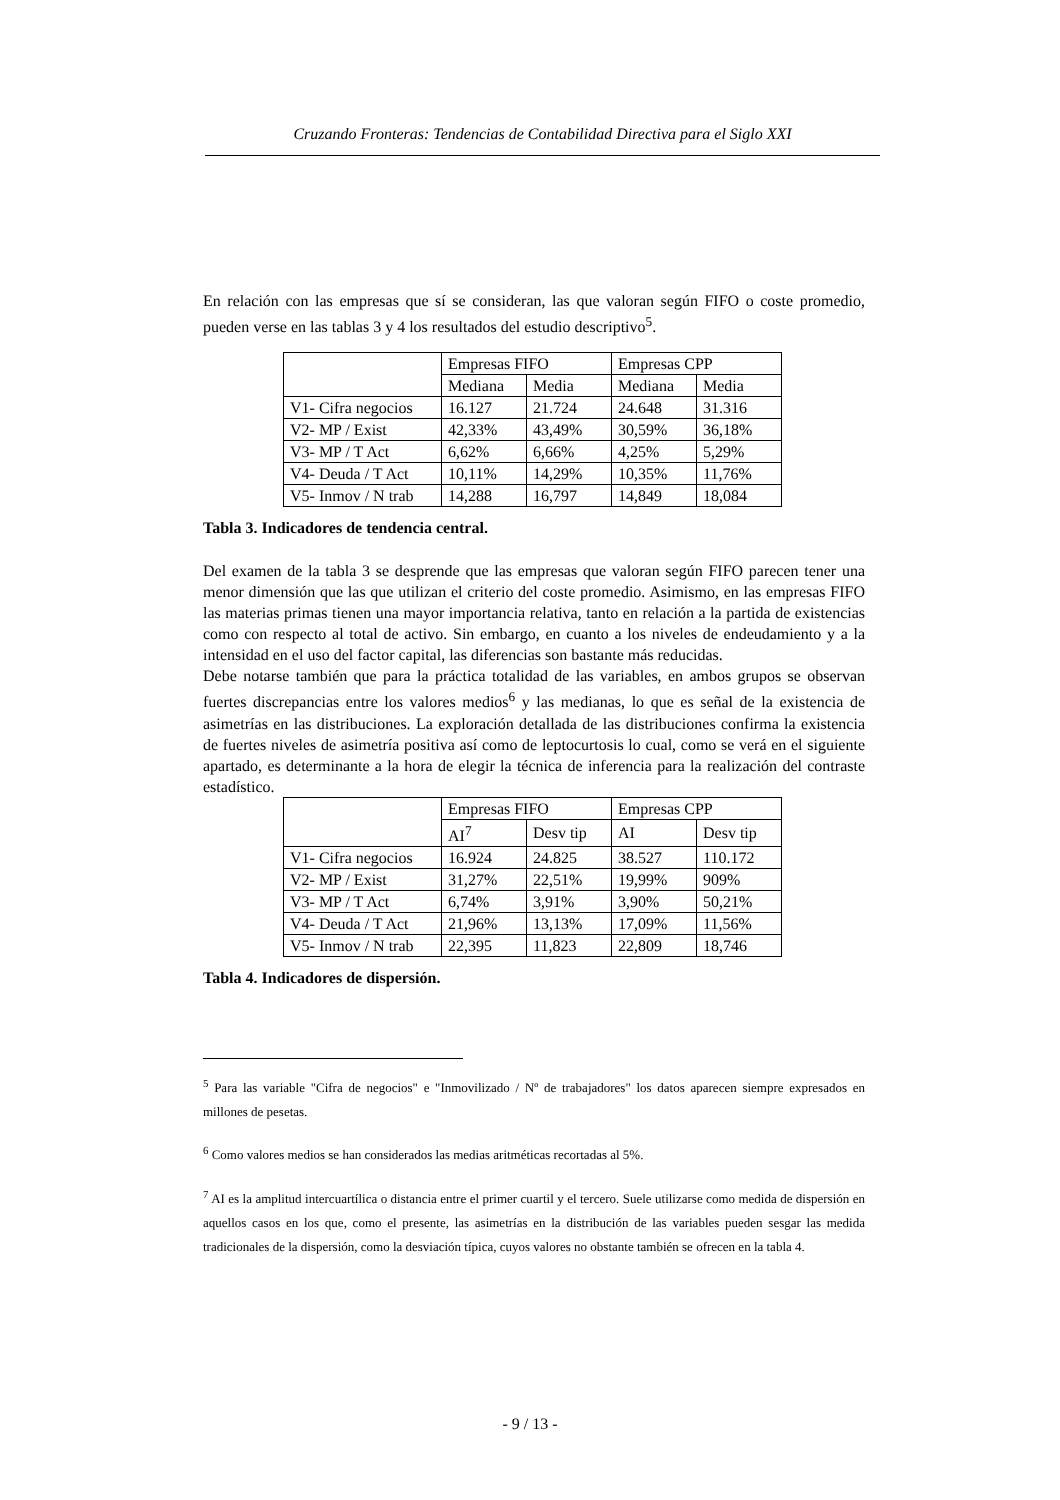Cruzando Fronteras: Tendencias de Contabilidad Directiva para el Siglo XXI
En relación con las empresas que sí se consideran, las que valoran según FIFO o coste promedio, pueden verse en las tablas 3 y 4 los resultados del estudio descriptivo<sup>5</sup>.
| | Empresas FIFO | | Empresas CPP | |
| --- | --- | --- | --- | --- |
| | Mediana | Media | Mediana | Media |
| V1- Cifra negocios | 16.127 | 21.724 | 24.648 | 31.316 |
| V2- MP / Exist | 42,33% | 43,49% | 30,59% | 36,18% |
| V3- MP / T Act | 6,62% | 6,66% | 4,25% | 5,29% |
| V4- Deuda / T Act | 10,11% | 14,29% | 10,35% | 11,76% |
| V5- Inmov / N trab | 14,288 | 16,797 | 14,849 | 18,084 |
Tabla 3. Indicadores de tendencia central.
Del examen de la tabla 3 se desprende que las empresas que valoran según FIFO parecen tener una menor dimensión que las que utilizan el criterio del coste promedio. Asimismo, en las empresas FIFO las materias primas tienen una mayor importancia relativa, tanto en relación a la partida de existencias como con respecto al total de activo. Sin embargo, en cuanto a los niveles de endeudamiento y a la intensidad en el uso del factor capital, las diferencias son bastante más reducidas.
Debe notarse también que para la práctica totalidad de las variables, en ambos grupos se observan fuertes discrepancias entre los valores medios<sup>6</sup> y las medianas, lo que es señal de la existencia de asimetrías en las distribuciones. La exploración detallada de las distribuciones confirma la existencia de fuertes niveles de asimetría positiva así como de leptocurtosis lo cual, como se verá en el siguiente apartado, es determinante a la hora de elegir la técnica de inferencia para la realización del contraste estadístico.
| | Empresas FIFO | | Empresas CPP | |
| --- | --- | --- | --- | --- |
| | AI<sup>7</sup> | Desv tip | AI | Desv tip |
| V1- Cifra negocios | 16.924 | 24.825 | 38.527 | 110.172 |
| V2- MP / Exist | 31,27% | 22,51% | 19,99% | 909% |
| V3- MP / T Act | 6,74% | 3,91% | 3,90% | 50,21% |
| V4- Deuda / T Act | 21,96% | 13,13% | 17,09% | 11,56% |
| V5- Inmov / N trab | 22,395 | 11,823 | 22,809 | 18,746 |
Tabla 4. Indicadores de dispersión.
<sup>5</sup> Para las variable "Cifra de negocios" e "Inmovilizado / Nº de trabajadores" los datos aparecen siempre expresados en millones de pesetas.
<sup>6</sup> Como valores medios se han considerados las medias aritméticas recortadas al 5%.
<sup>7</sup> AI es la amplitud intercuartílica o distancia entre el primer cuartil y el tercero. Suele utilizarse como medida de dispersión en aquellos casos en los que, como el presente, las asimetrías en la distribución de las variables pueden sesgar las medida tradicionales de la dispersión, como la desviación típica, cuyos valores no obstante también se ofrecen en la tabla 4.
- 9 / 13 -